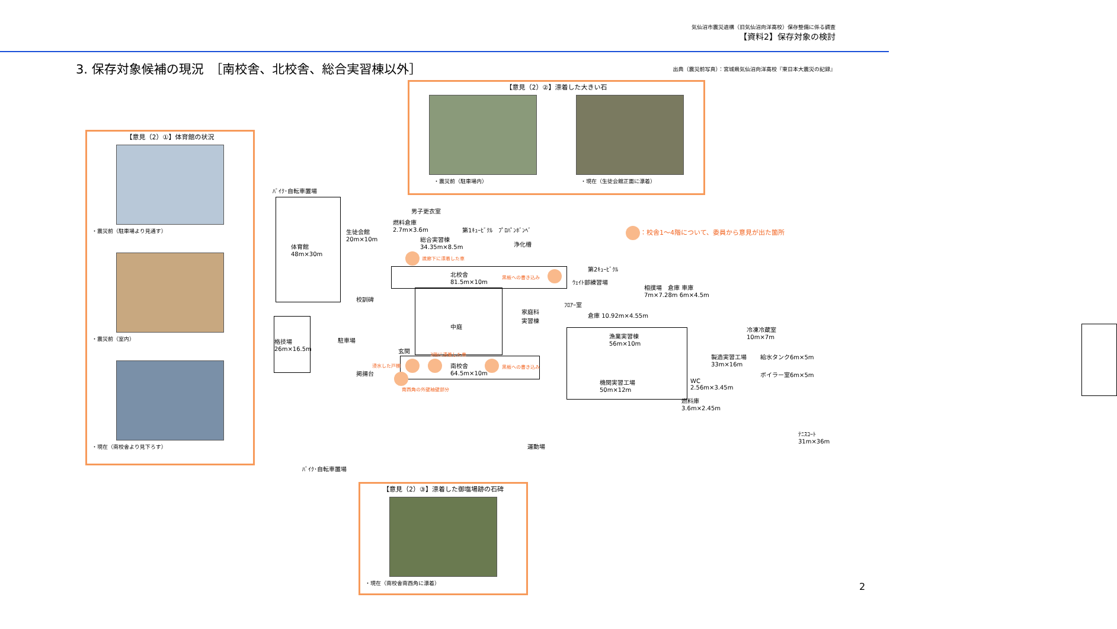気仙沼市震災遺構（旧気仙沼向洋高校）保存整備に係る調査
【資料2】保存対象の検討
3. 保存対象候補の現況　［南校舎、北校舎、総合実習棟以外］
出典（震災前写真）：宮城県気仙沼向洋高校『東日本大震災の記録』
【意見（2）①】体育館の状況
・震災前（駐車場より見通す）
・震災前（室内）
・現在（南校舎より見下ろす）
【意見（2）②】漂着した大きい石
・震災前（駐車場内） ・現在（生徒会館正面に漂着）
【意見（2）③】漂着した御塩場跡の石碑
・現在（南校舎南西角に漂着）
ﾊﾞｲｸ･自転車置場
体育館
48m×30m
生徒会館
20m×10m
燃料倉庫
2.7m×3.6m
男子更衣室
第1ｷｭｰﾋﾞｸﾙ　ﾌﾟﾛﾊﾟﾝﾎﾞﾝﾍﾞ
総合実習棟
34.35m×8.5m
浄化槽
渡廊下に漂着した車
北校舎
81.5m×10m
黒板への書き込み
校訓碑
第2ｷｭｰﾋﾞｸﾙ
ｳｪｲﾄ部練習場
相撲場　倉庫 車庫
7m×7.28m 6m×4.5m
ﾌﾛｱｰ室
家庭科
実習棟
倉庫 10.92m×4.55m
中庭
漁業実習棟
56m×10m
冷凍冷蔵室
10m×7m
格技場
26m×16.5m
駐車場
玄関
3階に漂着した車
製造実習工場
33m×16m
給水タンク6m×5m
浸水した戸棚
南校舎
64.5m×10m
黒板への書き込み
掲揚台 ボイラー室6m×5m
機関実習工場
50m×12m
WC
2.56m×3.45m
南西角の外壁袖壁部分
燃料庫
3.6m×2.45m
ﾃﾆｽｺｰﾄ
31m×36m
運動場
ﾊﾞｲｸ･自転車置場
：校舎1～4階について、委員から意見が出た箇所
2